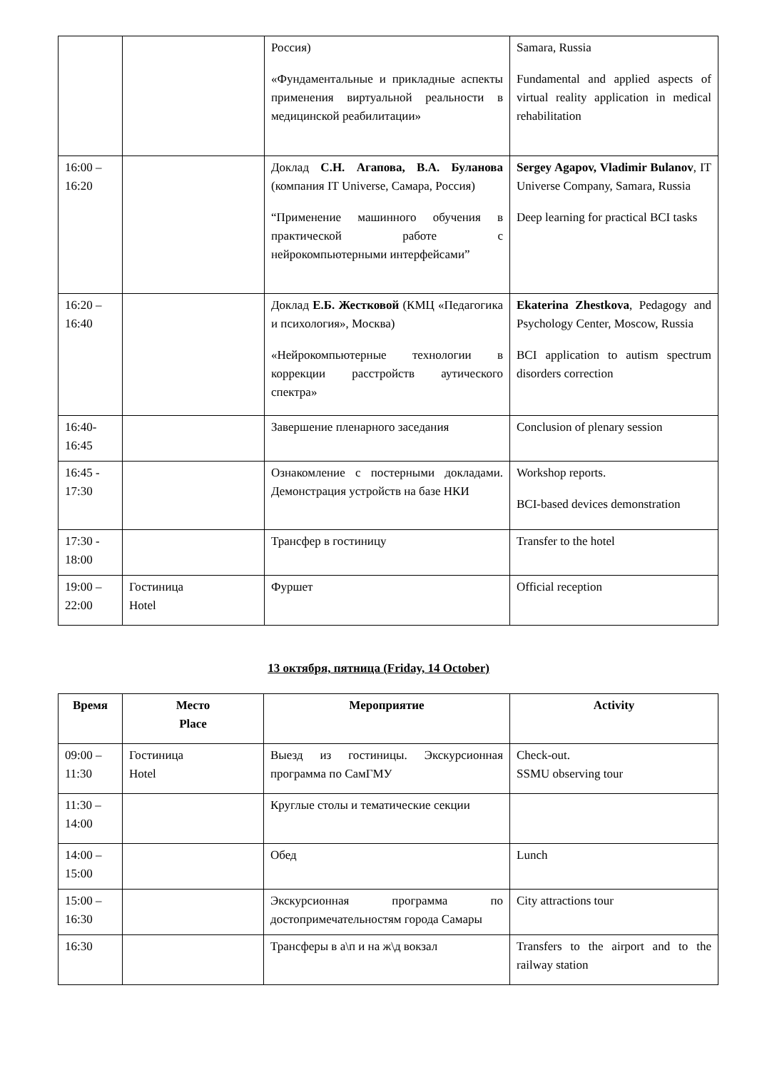| | | Россия) «Фундаментальные и прикладные аспекты применения виртуальной реальности в медицинской реабилитации» | Samara, Russia Fundamental and applied aspects of virtual reality application in medical rehabilitation |
| 16:00 – 16:20 | | Доклад С.Н. Агапова, В.А. Буланова (компания IT Universe, Самара, Россия) “Применение машинного обучения в практической работе с нейрокомпьютерными интерфейсами” | Sergey Agapov, Vladimir Bulanov , IT Universe Company, Samara, Russia Deep learning for practical BCI tasks |
| 16:20 – 16:40 | | Доклад Е.Б. Жестковой (КМЦ «Педагогика и психология», Москва) «Нейрокомпьютерные технологии в коррекции расстройств аутического спектра» | Ekaterina Zhestkova , Pedagogy and Psychology Center, Moscow, Russia BCI application to autism spectrum disorders correction |
| 16:40-16:45 | | Завершение пленарного заседания | Conclusion of plenary session |
| 16:45 - 17:30 | | Ознакомление с постерными докладами. Демонстрация устройств на базе НКИ | Workshop reports. BCI-based devices demonstration |
| 17:30 - 18:00 | | Трансфер в гостиницу | Transfer to the hotel |
| 19:00 – 22:00 | Гостиница Hotel | Фуршет | Official reception |
13 октября, пятница (Friday, 14 October)
| Время | Место Place | Мероприятие | Activity |
| --- | --- | --- | --- |
| 09:00 – 11:30 | Гостиница Hotel | Выезд из гостиницы. Экскурсионная программа по СамГМУ | Check-out. SSMU observing tour |
| 11:30 – 14:00 | | Круглые столы и тематические секции | |
| 14:00 – 15:00 | | Обед | Lunch |
| 15:00 – 16:30 | | Экскурсионная программа по достопримечательностям города Самары | City attractions tour |
| 16:30 | | Трансферы в а\п и на ж\д вокзал | Transfers to the airport and to the railway station |